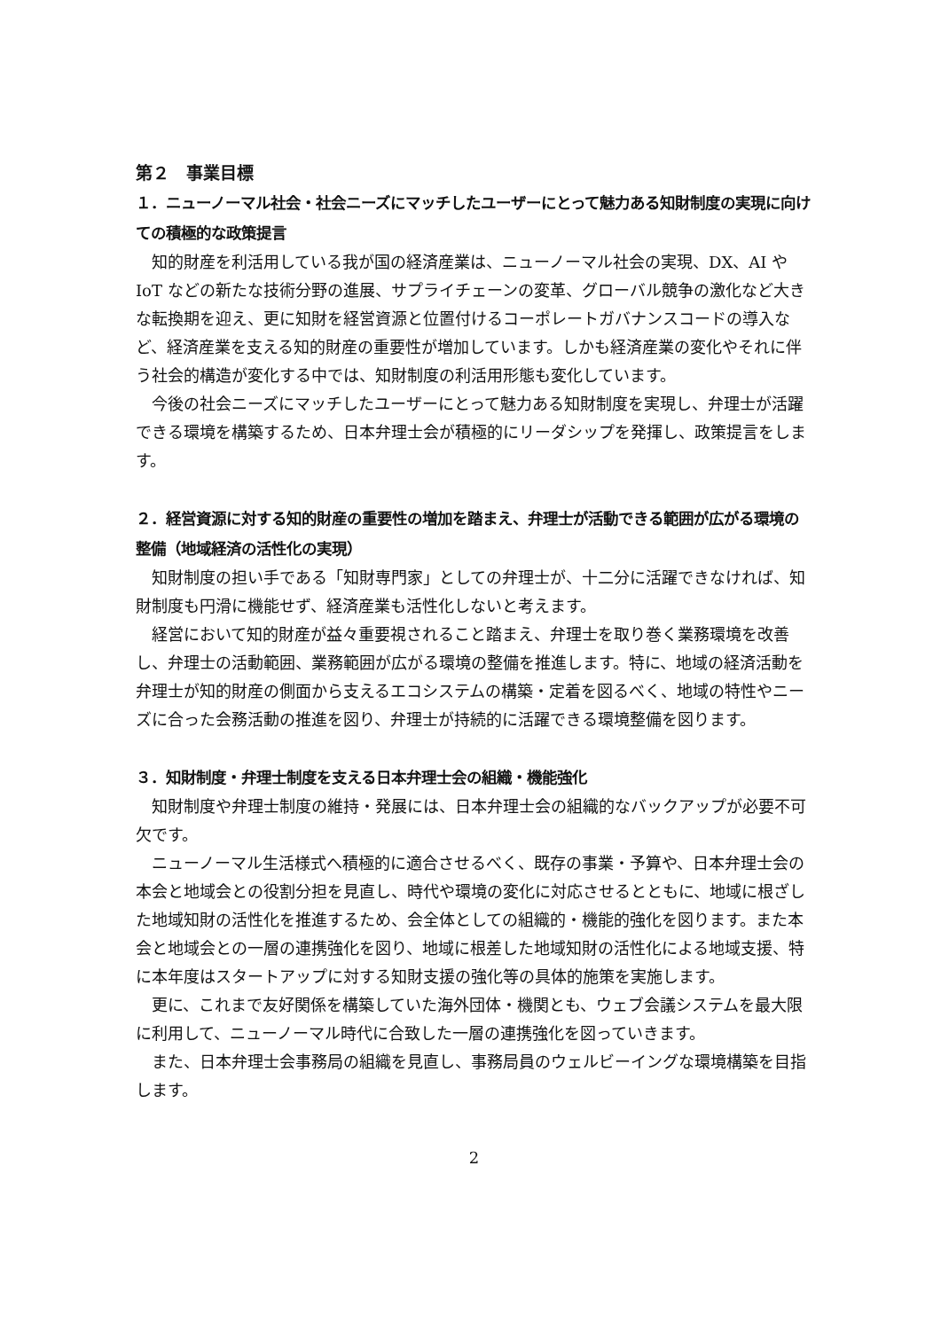第２　事業目標
１．ニューノーマル社会・社会ニーズにマッチしたユーザーにとって魅力ある知財制度の実現に向けての積極的な政策提言
知的財産を利活用している我が国の経済産業は、ニューノーマル社会の実現、DX、AI や IoT などの新たな技術分野の進展、サプライチェーンの変革、グローバル競争の激化など大きな転換期を迎え、更に知財を経営資源と位置付けるコーポレートガバナンスコードの導入など、経済産業を支える知的財産の重要性が増加しています。しかも経済産業の変化やそれに伴う社会的構造が変化する中では、知財制度の利活用形態も変化しています。
今後の社会ニーズにマッチしたユーザーにとって魅力ある知財制度を実現し、弁理士が活躍できる環境を構築するため、日本弁理士会が積極的にリーダシップを発揮し、政策提言をします。
２．経営資源に対する知的財産の重要性の増加を踏まえ、弁理士が活動できる範囲が広がる環境の整備（地域経済の活性化の実現）
知財制度の担い手である「知財専門家」としての弁理士が、十二分に活躍できなければ、知財制度も円滑に機能せず、経済産業も活性化しないと考えます。
経営において知的財産が益々重要視されること踏まえ、弁理士を取り巻く業務環境を改善し、弁理士の活動範囲、業務範囲が広がる環境の整備を推進します。特に、地域の経済活動を弁理士が知的財産の側面から支えるエコシステムの構築・定着を図るべく、地域の特性やニーズに合った会務活動の推進を図り、弁理士が持続的に活躍できる環境整備を図ります。
３．知財制度・弁理士制度を支える日本弁理士会の組織・機能強化
知財制度や弁理士制度の維持・発展には、日本弁理士会の組織的なバックアップが必要不可欠です。
ニューノーマル生活様式へ積極的に適合させるべく、既存の事業・予算や、日本弁理士会の本会と地域会との役割分担を見直し、時代や環境の変化に対応させるとともに、地域に根ざした地域知財の活性化を推進するため、会全体としての組織的・機能的強化を図ります。また本会と地域会との一層の連携強化を図り、地域に根差した地域知財の活性化による地域支援、特に本年度はスタートアップに対する知財支援の強化等の具体的施策を実施します。
更に、これまで友好関係を構築していた海外団体・機関とも、ウェブ会議システムを最大限に利用して、ニューノーマル時代に合致した一層の連携強化を図っていきます。
また、日本弁理士会事務局の組織を見直し、事務局員のウェルビーイングな環境構築を目指します。
2